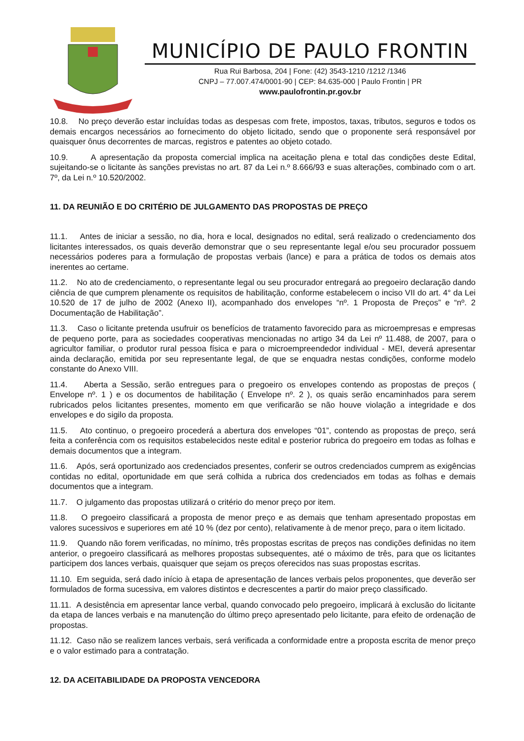MUNICÍPIO DE PAULO FRONTIN
Rua Rui Barbosa, 204 | Fone: (42) 3543-1210 /1212 /1346
CNPJ – 77.007.474/0001-90 | CEP: 84.635-000 | Paulo Frontin | PR
www.paulofrontin.pr.gov.br
10.8. No preço deverão estar incluídas todas as despesas com frete, impostos, taxas, tributos, seguros e todos os demais encargos necessários ao fornecimento do objeto licitado, sendo que o proponente será responsável por quaisquer ônus decorrentes de marcas, registros e patentes ao objeto cotado.
10.9. A apresentação da proposta comercial implica na aceitação plena e total das condições deste Edital, sujeitando-se o licitante às sanções previstas no art. 87 da Lei n.º 8.666/93 e suas alterações, combinado com o art. 7º, da Lei n.º 10.520/2002.
11. DA REUNIÃO E DO CRITÉRIO DE JULGAMENTO DAS PROPOSTAS DE PREÇO
11.1. Antes de iniciar a sessão, no dia, hora e local, designados no edital, será realizado o credenciamento dos licitantes interessados, os quais deverão demonstrar que o seu representante legal e/ou seu procurador possuem necessários poderes para a formulação de propostas verbais (lance) e para a prática de todos os demais atos inerentes ao certame.
11.2. No ato de credenciamento, o representante legal ou seu procurador entregará ao pregoeiro declaração dando ciência de que cumprem plenamente os requisitos de habilitação, conforme estabelecem o inciso VII do art. 4° da Lei 10.520 de 17 de julho de 2002 (Anexo II), acompanhado dos envelopes “nº. 1 Proposta de Preços” e “nº. 2 Documentação de Habilitação”.
11.3. Caso o licitante pretenda usufruir os benefícios de tratamento favorecido para as microempresas e empresas de pequeno porte, para as sociedades cooperativas mencionadas no artigo 34 da Lei nº 11.488, de 2007, para o agricultor familiar, o produtor rural pessoa física e para o microempreendedor individual - MEI, deverá apresentar ainda declaração, emitida por seu representante legal, de que se enquadra nestas condições, conforme modelo constante do Anexo VIII.
11.4. Aberta a Sessão, serão entregues para o pregoeiro os envelopes contendo as propostas de preços ( Envelope nº. 1 ) e os documentos de habilitação ( Envelope nº. 2 ), os quais serão encaminhados para serem rubricados pelos licitantes presentes, momento em que verificarão se não houve violação a integridade e dos envelopes e do sigilo da proposta.
11.5. Ato continuo, o pregoeiro procederá a abertura dos envelopes “01”, contendo as propostas de preço, será feita a conferência com os requisitos estabelecidos neste edital e posterior rubrica do pregoeiro em todas as folhas e demais documentos que a integram.
11.6. Após, será oportunizado aos credenciados presentes, conferir se outros credenciados cumprem as exigências contidas no edital, oportunidade em que será colhida a rubrica dos credenciados em todas as folhas e demais documentos que a integram.
11.7. O julgamento das propostas utilizará o critério do menor preço por item.
11.8. O pregoeiro classificará a proposta de menor preço e as demais que tenham apresentado propostas em valores sucessivos e superiores em até 10 % (dez por cento), relativamente à de menor preço, para o item licitado.
11.9. Quando não forem verificadas, no mínimo, três propostas escritas de preços nas condições definidas no item anterior, o pregoeiro classificará as melhores propostas subsequentes, até o máximo de três, para que os licitantes participem dos lances verbais, quaisquer que sejam os preços oferecidos nas suas propostas escritas.
11.10. Em seguida, será dado início à etapa de apresentação de lances verbais pelos proponentes, que deverão ser formulados de forma sucessiva, em valores distintos e decrescentes a partir do maior preço classificado.
11.11. A desistência em apresentar lance verbal, quando convocado pelo pregoeiro, implicará à exclusão do licitante da etapa de lances verbais e na manutenção do último preço apresentado pelo licitante, para efeito de ordenação de propostas.
11.12. Caso não se realizem lances verbais, será verificada a conformidade entre a proposta escrita de menor preço e o valor estimado para a contratação.
12. DA ACEITABILIDADE DA PROPOSTA VENCEDORA